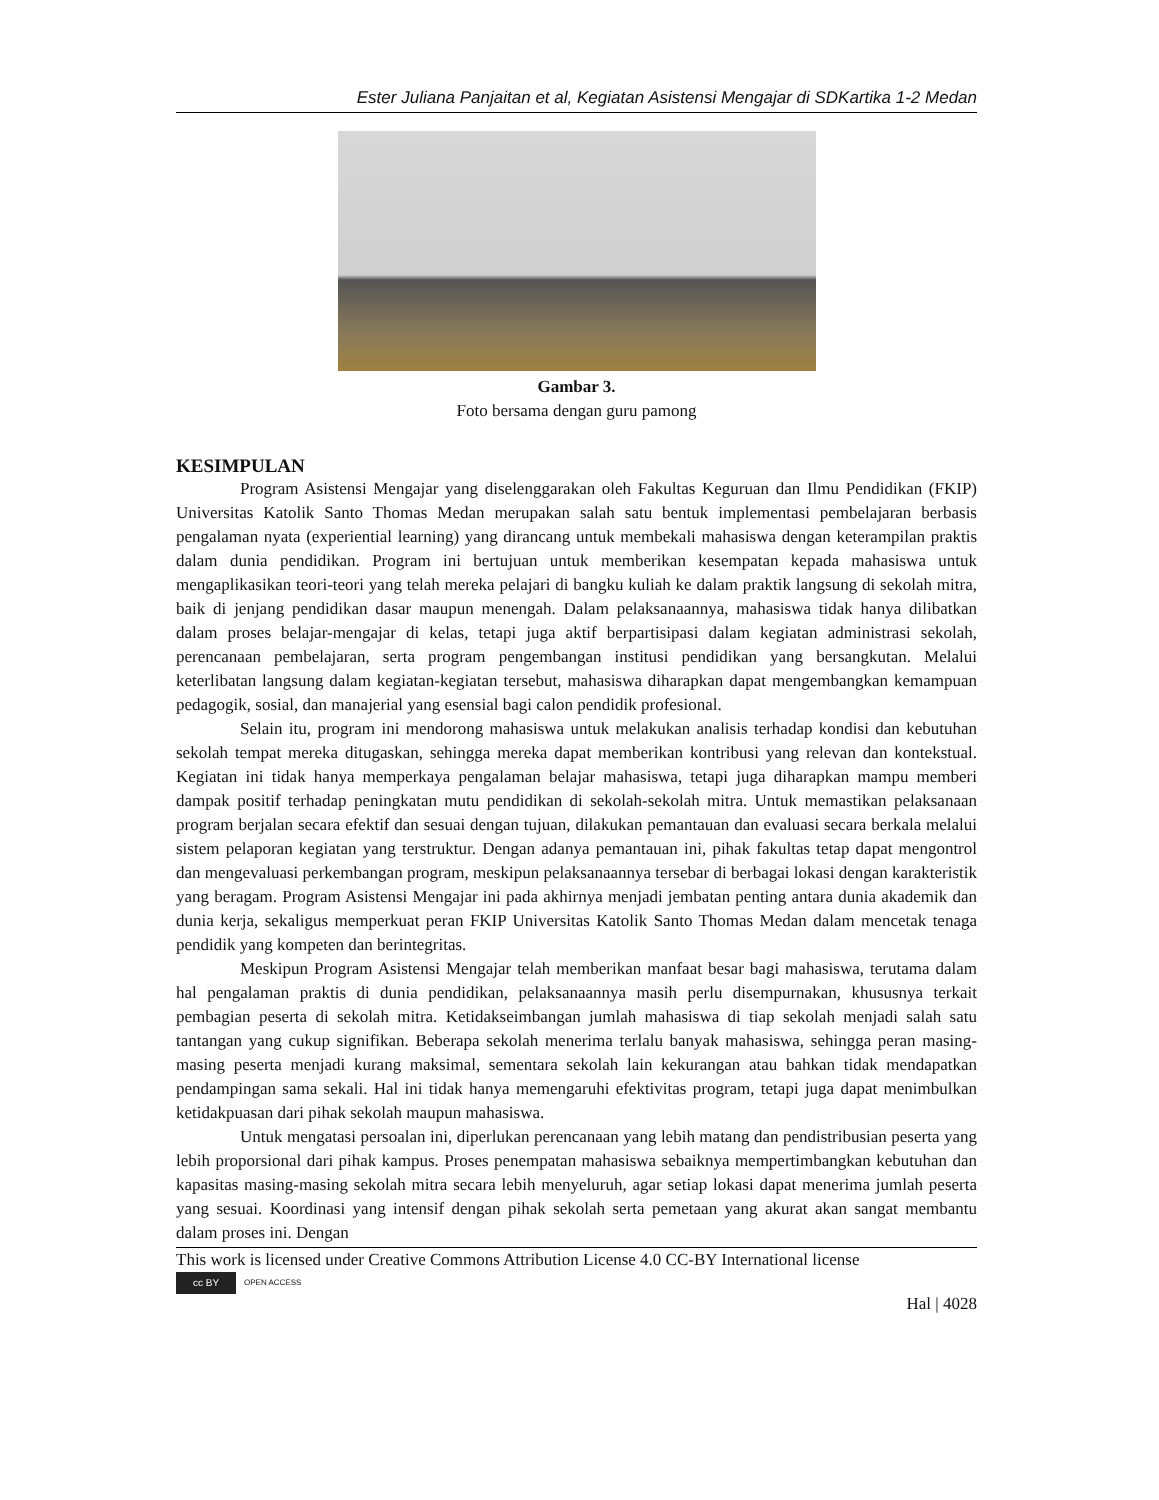Ester Juliana Panjaitan et al, Kegiatan Asistensi Mengajar di SDKartika 1-2 Medan
Gambar 3.
Foto bersama dengan guru pamong
KESIMPULAN
Program Asistensi Mengajar yang diselenggarakan oleh Fakultas Keguruan dan Ilmu Pendidikan (FKIP) Universitas Katolik Santo Thomas Medan merupakan salah satu bentuk implementasi pembelajaran berbasis pengalaman nyata (experiential learning) yang dirancang untuk membekali mahasiswa dengan keterampilan praktis dalam dunia pendidikan. Program ini bertujuan untuk memberikan kesempatan kepada mahasiswa untuk mengaplikasikan teori-teori yang telah mereka pelajari di bangku kuliah ke dalam praktik langsung di sekolah mitra, baik di jenjang pendidikan dasar maupun menengah. Dalam pelaksanaannya, mahasiswa tidak hanya dilibatkan dalam proses belajar-mengajar di kelas, tetapi juga aktif berpartisipasi dalam kegiatan administrasi sekolah, perencanaan pembelajaran, serta program pengembangan institusi pendidikan yang bersangkutan. Melalui keterlibatan langsung dalam kegiatan-kegiatan tersebut, mahasiswa diharapkan dapat mengembangkan kemampuan pedagogik, sosial, dan manajerial yang esensial bagi calon pendidik profesional.
Selain itu, program ini mendorong mahasiswa untuk melakukan analisis terhadap kondisi dan kebutuhan sekolah tempat mereka ditugaskan, sehingga mereka dapat memberikan kontribusi yang relevan dan kontekstual. Kegiatan ini tidak hanya memperkaya pengalaman belajar mahasiswa, tetapi juga diharapkan mampu memberi dampak positif terhadap peningkatan mutu pendidikan di sekolah-sekolah mitra. Untuk memastikan pelaksanaan program berjalan secara efektif dan sesuai dengan tujuan, dilakukan pemantauan dan evaluasi secara berkala melalui sistem pelaporan kegiatan yang terstruktur. Dengan adanya pemantauan ini, pihak fakultas tetap dapat mengontrol dan mengevaluasi perkembangan program, meskipun pelaksanaannya tersebar di berbagai lokasi dengan karakteristik yang beragam. Program Asistensi Mengajar ini pada akhirnya menjadi jembatan penting antara dunia akademik dan dunia kerja, sekaligus memperkuat peran FKIP Universitas Katolik Santo Thomas Medan dalam mencetak tenaga pendidik yang kompeten dan berintegritas.
Meskipun Program Asistensi Mengajar telah memberikan manfaat besar bagi mahasiswa, terutama dalam hal pengalaman praktis di dunia pendidikan, pelaksanaannya masih perlu disempurnakan, khususnya terkait pembagian peserta di sekolah mitra. Ketidakseimbangan jumlah mahasiswa di tiap sekolah menjadi salah satu tantangan yang cukup signifikan. Beberapa sekolah menerima terlalu banyak mahasiswa, sehingga peran masing-masing peserta menjadi kurang maksimal, sementara sekolah lain kekurangan atau bahkan tidak mendapatkan pendampingan sama sekali. Hal ini tidak hanya memengaruhi efektivitas program, tetapi juga dapat menimbulkan ketidakpuasan dari pihak sekolah maupun mahasiswa.
Untuk mengatasi persoalan ini, diperlukan perencanaan yang lebih matang dan pendistribusian peserta yang lebih proporsional dari pihak kampus. Proses penempatan mahasiswa sebaiknya mempertimbangkan kebutuhan dan kapasitas masing-masing sekolah mitra secara lebih menyeluruh, agar setiap lokasi dapat menerima jumlah peserta yang sesuai. Koordinasi yang intensif dengan pihak sekolah serta pemetaan yang akurat akan sangat membantu dalam proses ini. Dengan
This work is licensed under Creative Commons Attribution License 4.0 CC-BY International license
cc BY OPEN ACCESS
Hal | 4028